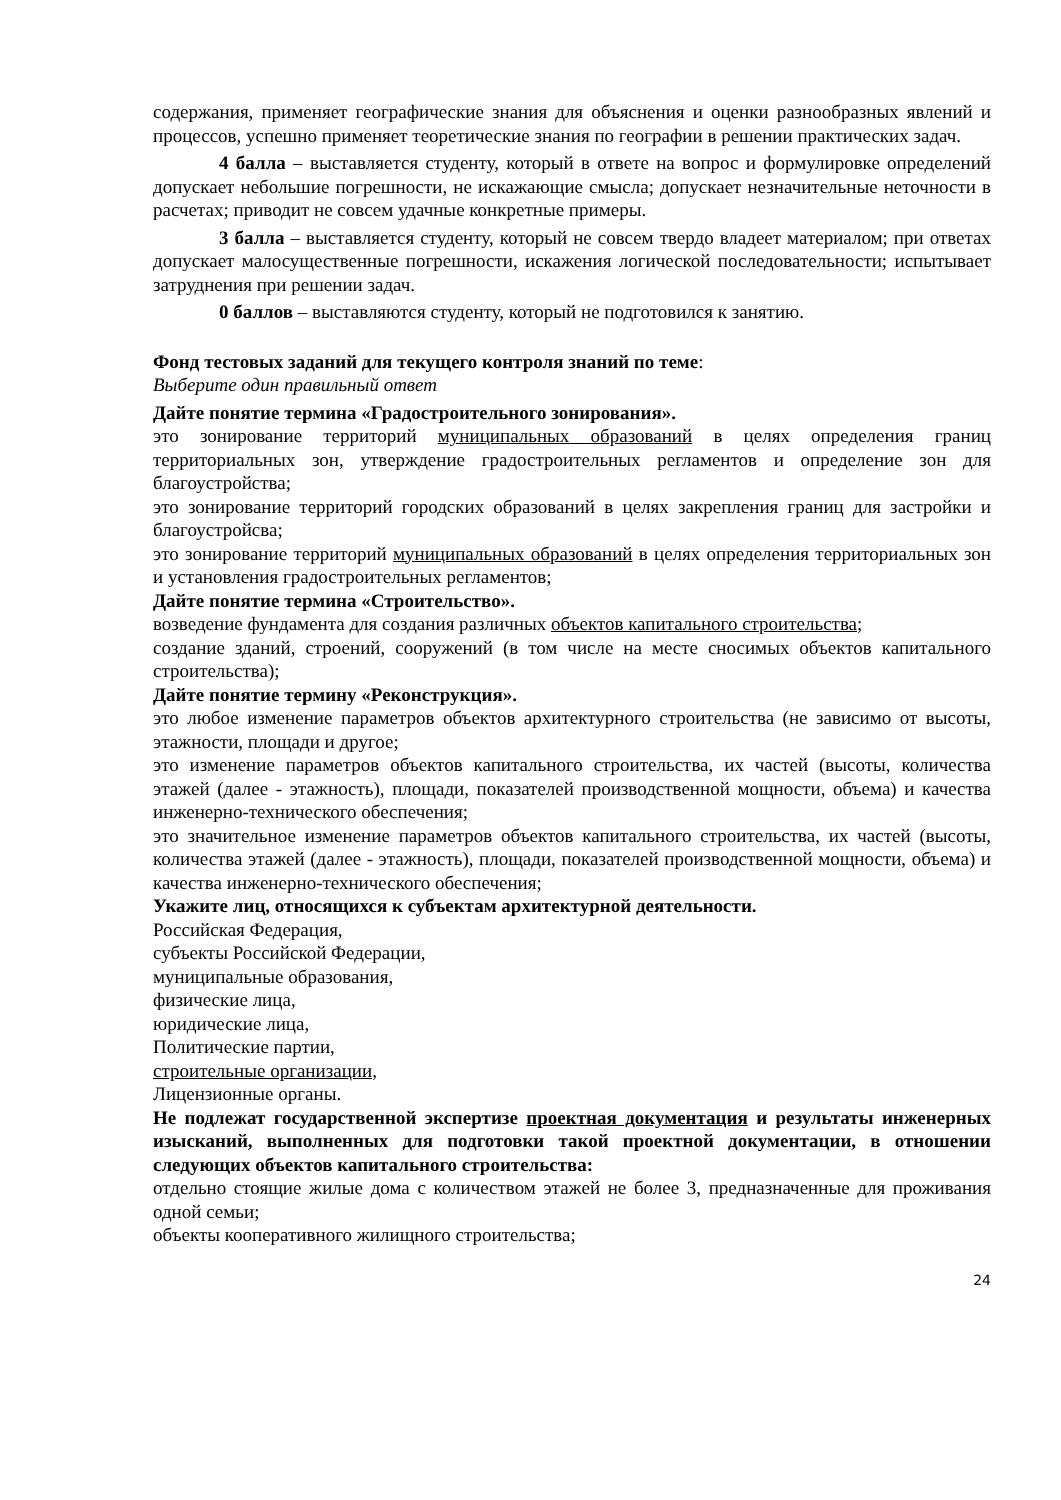содержания, применяет географические знания для объяснения и оценки разнообразных явлений и процессов, успешно применяет теоретические знания по географии в решении практических задач.
4 балла – выставляется студенту, который в ответе на вопрос и формулировке определений допускает небольшие погрешности, не искажающие смысла; допускает незначительные неточности в расчетах; приводит не совсем удачные конкретные примеры.
3 балла – выставляется студенту, который не совсем твердо владеет материалом; при ответах допускает малосущественные погрешности, искажения логической последовательности; испытывает затруднения при решении задач.
0 баллов – выставляются студенту, который не подготовился к занятию.
Фонд тестовых заданий для текущего контроля знаний по теме:
Выберите один правильный ответ
Дайте понятие термина «Градостроительного зонирования».
это зонирование территорий муниципальных образований в целях определения границ территориальных зон, утверждение градостроительных регламентов и определение зон для благоустройства;
это зонирование территорий городских образований в целях закрепления границ для застройки и благоустройсва;
это зонирование территорий муниципальных образований в целях определения территориальных зон и установления градостроительных регламентов;
Дайте понятие термина «Строительство».
возведение фундамента для создания различных объектов капитального строительства;
создание зданий, строений, сооружений (в том числе на месте сносимых объектов капитального строительства);
Дайте понятие термину «Реконструкция».
это любое изменение параметров объектов архитектурного строительства (не зависимо от высоты, этажности, площади и другое;
это изменение параметров объектов капитального строительства, их частей (высоты, количества этажей (далее - этажность), площади, показателей производственной мощности, объема) и качества инженерно-технического обеспечения;
это значительное изменение параметров объектов капитального строительства, их частей (высоты, количества этажей (далее - этажность), площади, показателей производственной мощности, объема) и качества инженерно-технического обеспечения;
Укажите лиц, относящихся к субъектам архитектурной деятельности.
Российская Федерация,
субъекты Российской Федерации,
муниципальные образования,
физические лица,
юридические лица,
Политические партии,
строительные организации,
Лицензионные органы.
Не подлежат государственной экспертизе проектная документация и результаты инженерных изысканий, выполненных для подготовки такой проектной документации, в отношении следующих объектов капитального строительства:
отдельно стоящие жилые дома с количеством этажей не более 3, предназначенные для проживания одной семьи;
объекты кооперативного жилищного строительства;
24